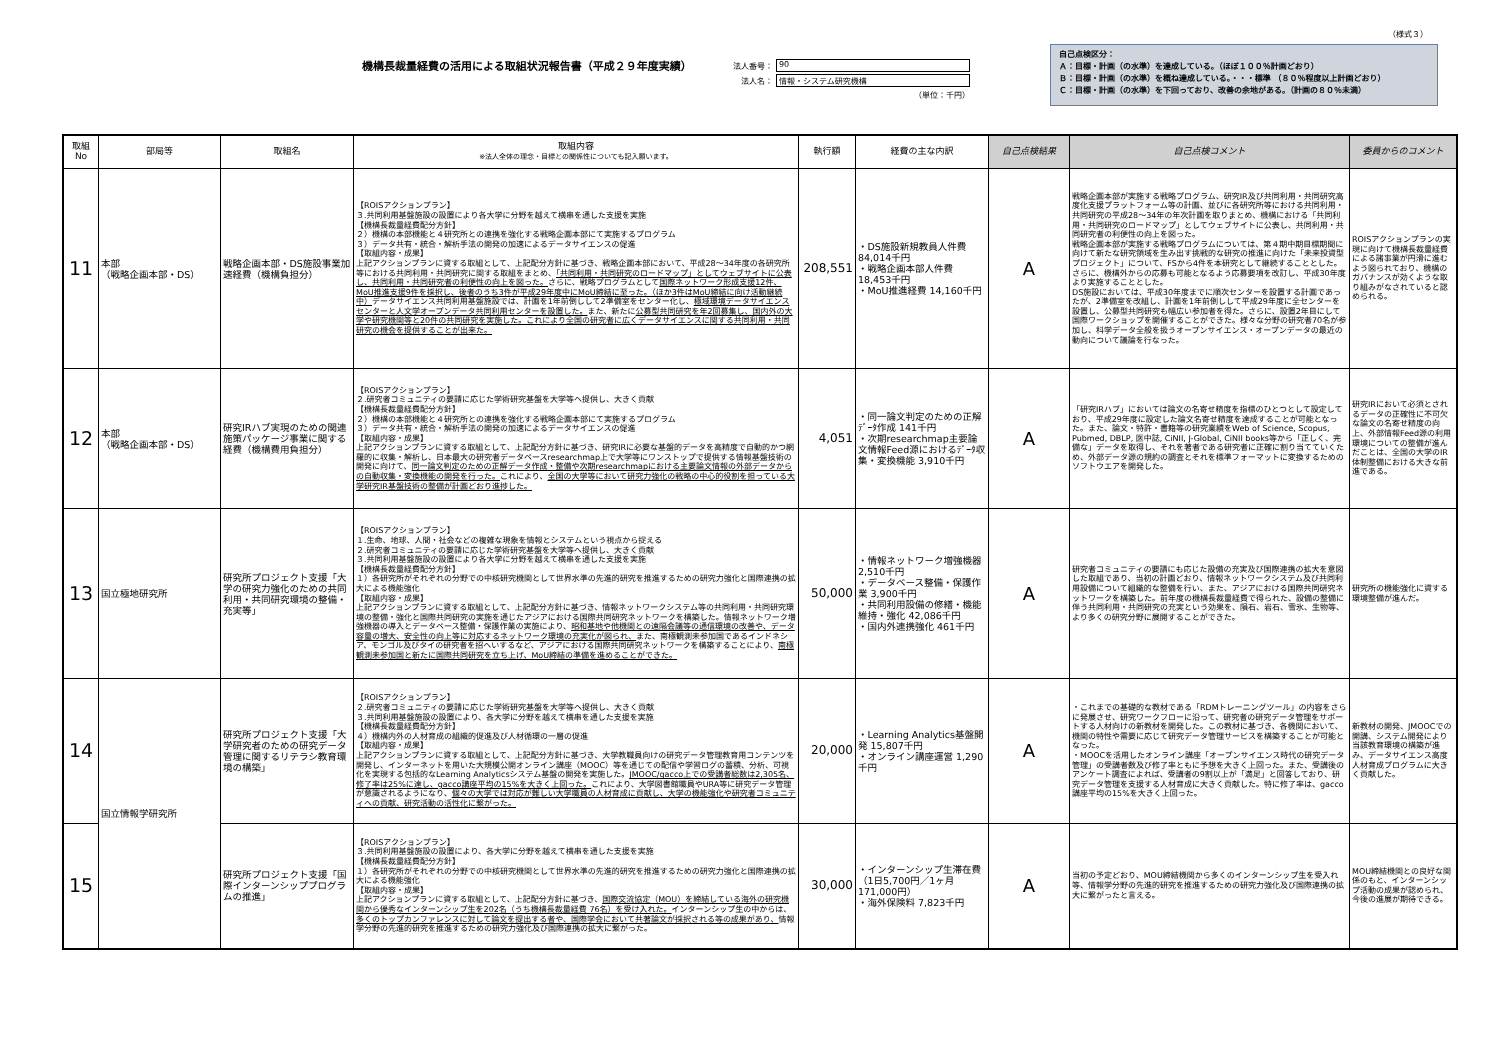（様式３）
機構長裁量経費の活用による取組状況報告書（平成２９年度実績）
法人番号： 90
法人名： 情報・システム研究機構
（単位：千円）
自己点検区分：
Ａ：目標・計画（の水準）を達成している。（ほぼ１００％計画どおり）
Ｂ：目標・計画（の水準）を概ね達成している。・・・標準 （８０％程度以上計画どおり）
Ｃ：目標・計画（の水準）を下回っており、改善の余地がある。（計画の８０％未満）
| 取組No | 部局等 | 取組名 | 取組内容 ※法人全体の理念・目標との関係性についても記入願います。 | 執行額 | 経費の主な内訳 | 自己点検結果 | 自己点検コメント | 委員からのコメント |
| --- | --- | --- | --- | --- | --- | --- | --- | --- |
| 11 | 本部 （戦略企画本部・DS） | 戦略企画本部・DS施設事業加速経費（機構負担分） | 【ROISアクションプラン】 ３.共同利用基盤施設の設置により各大学に分野を越えて横串を通した支援を実施 【機構長裁量経費配分方針】 ２）機構の本部機能と４研究所との連携を強化する戦略企画本部にて実施するプログラム ３）データ共有・統合・解析手法の開発の加速によるデータサイエンスの促進 【取組内容・成果】 上記アクションプランに資する取組として、上記配分方針に基づき、戦略企画本部において、平成28～34年度の各研究所等における共同利用・共同研究に関する取組をまとめ、 「共同利用・共同研究のロードマップ」としてウェブサイトに公表し、共同利用・共同研究者の利便性の向上を図った。 さらに、戦略プログラムとして 国際ネットワーク形成支援12件、MoU推進支援9件を採択し、後者のうち3件が平成29年度中にMoU締結に至った。（ほか3件はMoU締結に向け活動継続中） データサイエンス共同利用基盤施設では、計画を1年前倒しして2準備室をセンター化し、 極域環境データサイエンスセンターと人文学オープンデータ共同利用センターを設置した。 また、新たに 公募型共同研究を年2回募集し、国内外の大学や研究機関等と20件の共同研究を実施した。これにより全国の研究者に広くデータサイエンスに関する共同利用・共同研究の機会を提供することが出来た。 | 208,551 | ・DS施設新規教員人件費 84,014千円 ・戦略企画本部人件費 18,453千円 ・MoU推進経費 14,160千円 | A | 戦略企画本部が実施する戦略プログラム、研究IR及び共同利用・共同研究高度化支援プラットフォーム等の計画、並びに各研究所等における共同利用・共同研究の平成28～34年の年次計画を取りまとめ、機構における「共同利用・共同研究のロードマップ」としてウェブサイトに公表し、共同利用・共同研究者の利便性の向上を図った。 戦略企画本部が実施する戦略プログラムについては、第４期中期目標期間に向けて新たな研究領域を生み出す挑戦的な研究の推進に向けた「未来投資型プロジェクト」について、FSから4件を本研究として継続することとした。さらに、機構外からの応募も可能となるよう応募要項を改訂し、平成30年度より実施することとした。 DS施設においては、平成30年度までに順次センターを設置する計画であったが、2準備室を改組し、計画を1年前倒しして平成29年度に全センターを設置し、公募型共同研究も幅広い参加者を得た。さらに、設置2年目にして国際ワークショップを開催することができた。様々な分野の研究者70名が参加し、科学データ全般を扱うオープンサイエンス・オープンデータの最近の動向について議論を行なった。 | ROISアクションプランの実現に向けて機構長裁量経費による諸事業が円滑に進むよう図られており、機構のガバナンスが効くような取り組みがなされていると認められる。 |
| 12 | 本部 （戦略企画本部・DS） | 研究IRハブ実現のための関連施策パッケージ事業に関する経費（機構費用負担分） | 【ROISアクションプラン】 ２.研究者コミュニティの要請に応じた学術研究基盤を大学等へ提供し、大きく貢献 【機構長裁量経費配分方針】 ２）機構の本部機能と４研究所との連携を強化する戦略企画本部にて実施するプログラム ３）データ共有・統合・解析手法の開発の加速によるデータサイエンスの促進 【取組内容・成果】 上記アクションプランに資する取組として、上記配分方針に基づき、研究IRに必要な基盤的データを高精度で自動的かつ網羅的に収集・解析し、日本最大の研究者データベースresearchmap上で大学等にワンストップで提供する情報基盤技術の開発に向けて、 同一論文判定のための正解データ作成・整備や次期researchmapにおける主要論文情報の外部データからの自動収集・変換機能の開発を行った。 これにより、 全国の大学等において研究力強化の戦略の中心的役割を担っている大学研究IR基盤技術の整備が計画どおり進捗した。 | 4,051 | ・同一論文判定のための正解ﾃﾞｰﾀ作成 141千円 ・次期researchmap主要論文情報Feed源におけるﾃﾞｰﾀ収集・変換機能 3,910千円 | A | 「研究IRハブ」においては論文の名寄せ精度を指標のひとつとして設定しており、平成29年度に設定した論文名寄せ精度を達成することが可能となった。また、論文・特許・書籍等の研究業績をWeb of Science, Scopus, Pubmed, DBLP, 医中誌, CiNII, J-Global, CiNII books等から「正しく、完備な」データを取得し、それを著者である研究者に正確に割り当てていくため、外部データ源の規約の調査とそれを標準フォーマットに変換するためのソフトウエアを開発した。 | 研究IRにおいて必須とされるデータの正確性に不可欠な論文の名寄せ精度の向上、外部情報Feed源の利用環境についての整備が進んだことは、全国の大学のIR体制整備における大きな前進である。 |
| 13 | 国立極地研究所 | 研究所プロジェクト支援「大学の研究力強化のための共同利用・共同研究環境の整備・充実等」 | 【ROISアクションプラン】 １.生命、地球、人間・社会などの複雑な現象を情報とシステムという視点から捉える ２.研究者コミュニティの要請に応じた学術研究基盤を大学等へ提供し、大きく貢献 ３.共同利用基盤施設の設置により各大学に分野を越えて横串を通した支援を実施 【機構長裁量経費配分方針】 １）各研究所がそれぞれの分野での中核研究機関として世界水準の先進的研究を推進するための研究力強化と国際連携の拡大による機能強化 【取組内容・成果】 上記アクションプランに資する取組として、上記配分方針に基づき、情報ネットワークシステム等の共同利用・共同研究環境の整備・強化と国際共同研究の実施を通じたアジアにおける国際共同研究ネットワークを構築した。情報ネットワーク増強機器の導入とデータベース整備・保護作業の実施により、 昭和基地や他機関との遠隔会議等の通信環境の改善や、データ容量の増大、安全性の向上等に対応するネットワーク環境の充実化が図られ、 また、南極観測未参加国であるインドネシア、モンゴル及びタイの研究者を招へいするなど、アジアにおける国際共同研究ネットワークを構築することにより、 南極観測未参加国と新たに国際共同研究を立ち上げ、MoU締結の準備を進めることができた。 | 50,000 | ・情報ネットワーク増強機器 2,510千円 ・データベース整備・保護作業 3,900千円 ・共同利用設備の修繕・機能維持・強化 42,086千円 ・国内外連携強化 461千円 | A | 研究者コミュニティの要請にも応じた設備の充実及び国際連携の拡大を意図した取組であり、当初の計画どおり、情報ネットワークシステム及び共同利用設備について組織的な整備を行い、また、アジアにおける国際共同研究ネットワークを構築した。前年度の機構長裁量経費で得られた、設備の整備に伴う共同利用・共同研究の充実という効果を、隕石、岩石、雪氷、生物等、より多くの研究分野に展開することができた。 | 研究所の機能強化に資する環境整備が進んだ。 |
| 14 | 国立情報学研究所 | 研究所プロジェクト支援「大学研究者のための研究データ管理に関するリテラシ教育環境の構築」 | 【ROISアクションプラン】 ２.研究者コミュニティの要請に応じた学術研究基盤を大学等へ提供し、大きく貢献 ３.共同利用基盤施設の設置により、各大学に分野を越えて横串を通した支援を実施 【機構長裁量経費配分方針】 ４）機構内外の人材育成の組織的促進及び人材循環の一層の促進 【取組内容・成果】 上記アクションプランに資する取組として、上記配分方針に基づき、大学教職員向けの研究データ管理教育用コンテンツを開発し、インターネットを用いた大規模公開オンライン講座（MOOC）等を通じての配信や学習ログの蓄積、分析、可視化を実現する包括的なLearning Analyticsシステム基盤の開発を実施した。 JMOOC/gacco上での受講者総数は2,305名、修了率は25%に達し、gacco講座平均の15%を大きく上回った。 これにより、大学図書館職員やURA等に研究データ管理が意識されるようになり、 個々の大学では対応が難しい大学職員の人材育成に貢献し、大学の機能強化や研究者コミュニティへの貢献、研究活動の活性化に繋がった。 | 20,000 | ・Learning Analytics基盤開発 15,807千円 ・オンライン講座運営 1,290千円 | A | ・これまでの基礎的な教材である「RDMトレーニングツール」の内容をさらに発展させ、研究ワークフローに沿って、研究者の研究データ管理をサポートする人材向けの新教材を開発した。この教材に基づき、各機関において、機関の特性や需要に応じて研究データ管理サービスを構築することが可能となった。 ・MOOCを活用したオンライン講座「オープンサイエンス時代の研究データ管理」の受講者数及び修了率ともに予想を大きく上回った。また、受講後のアンケート調査によれば、受講者の9割以上が「満足」と回答しており、研究データ管理を支援する人材育成に大きく貢献した。特に修了率は、gacco講座平均の15%を大きく上回った。 | 新教材の開発、JMOOCでの開講、システム開発により当該教育環境の構築が進み、データサイエンス高度人材育成プログラムに大きく貢献した。 |
| 15 | | 研究所プロジェクト支援「国際インターンシッププログラムの推進」 | 【ROISアクションプラン】 ３.共同利用基盤施設の設置により、各大学に分野を越えて横串を通した支援を実施 【機構長裁量経費配分方針】 １）各研究所がそれぞれの分野での中核研究機関として世界水準の先進的研究を推進するための研究力強化と国際連携の拡大による機能強化 【取組内容・成果】 上記アクションプランに資する取組として、上記配分方針に基づき、 国際交流協定（MOU）を締結している海外の研究機関から優秀なインターンシップ生を202名（うち機構長裁量経費 76名）を受け入れた。 インターンシップ生の中からは、 多くのトップカンファレンスに対して論文を提出する者や、国際学会において共著論文が採択される等の成果があり、 情報学分野の先進的研究を推進するための研究力強化及び国際連携の拡大に繋がった。 | 30,000 | ・インターンシップ生滞在費（1日5,700円／1ヶ月171,000円） ・海外保険料 7,823千円 | A | 当初の予定どおり、MOU締結機関から多くのインターンシップ生を受入れ等、情報学分野の先進的研究を推進するための研究力強化及び国際連携の拡大に繋がったと言える。 | MOU締結機関との良好な関係のもと、インターンシップ活動の成果が認められ、今後の進展が期待できる。 |